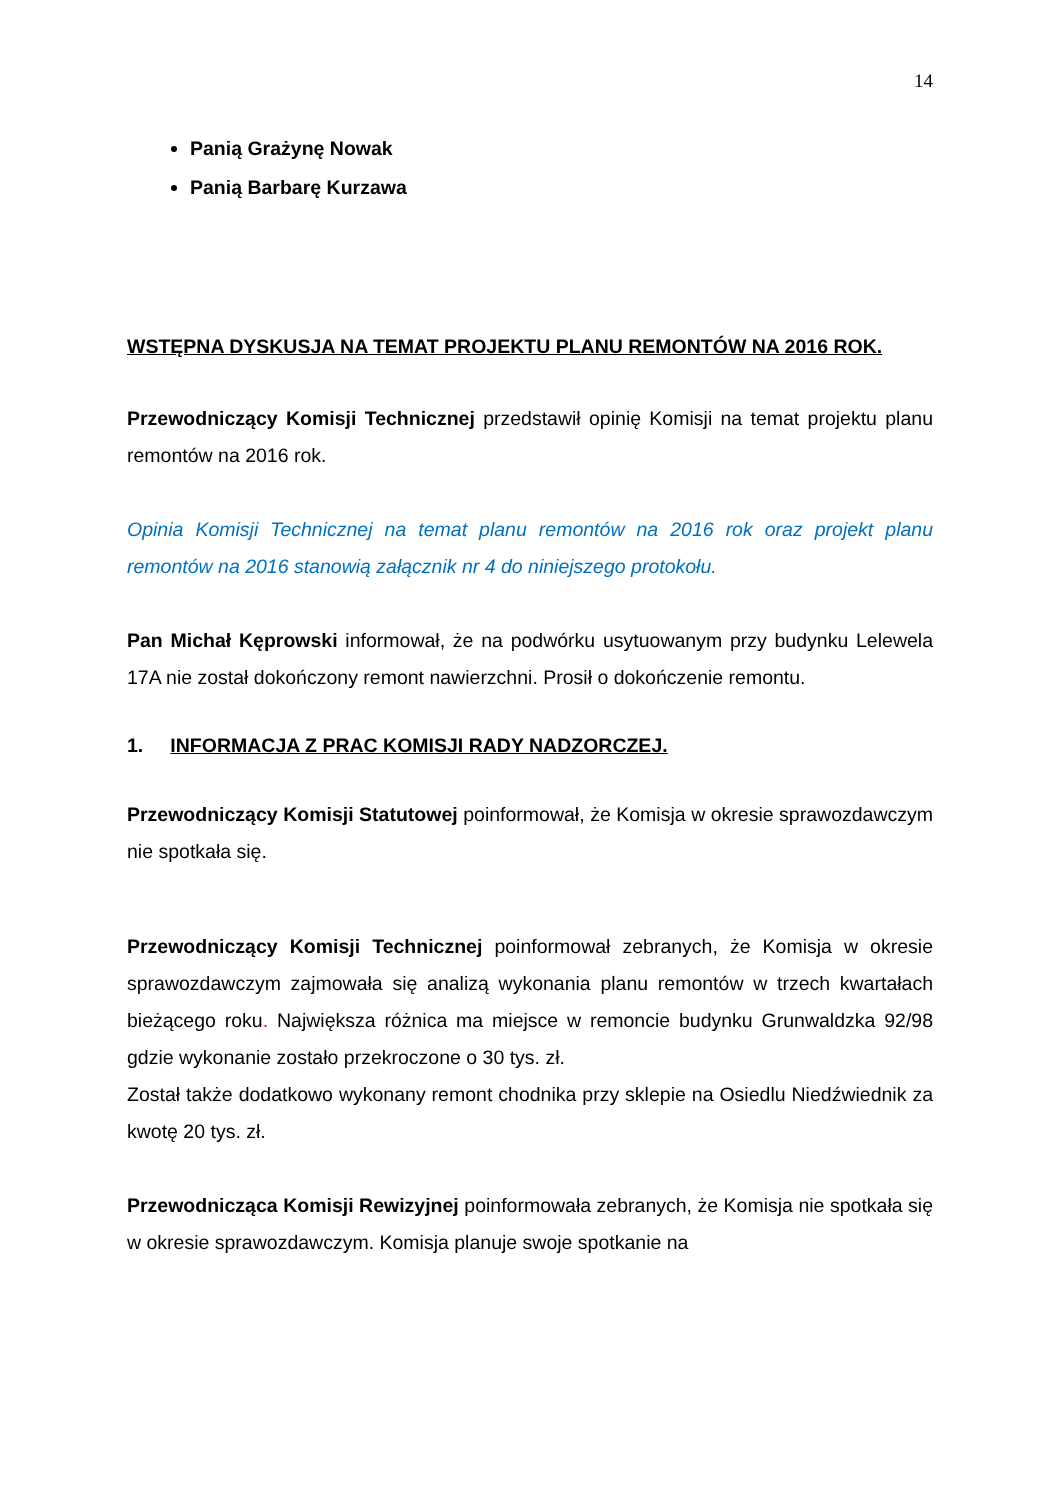14
Panią Grażynę Nowak
Panią Barbarę Kurzawa
WSTĘPNA DYSKUSJA NA TEMAT PROJEKTU PLANU REMONTÓW NA 2016 ROK.
Przewodniczący Komisji Technicznej przedstawił opinię Komisji na temat projektu planu remontów na 2016 rok.
Opinia Komisji Technicznej na temat planu remontów na 2016 rok oraz projekt planu remontów na 2016 stanowią załącznik nr 4 do niniejszego protokołu.
Pan Michał Kęprowski informował, że na podwórku usytuowanym przy budynku Lelewela 17A nie został dokończony remont nawierzchni. Prosił o dokończenie remontu.
1. INFORMACJA Z PRAC KOMISJI RADY NADZORCZEJ.
Przewodniczący Komisji Statutowej poinformował, że Komisja w okresie sprawozdawczym nie spotkała się.
Przewodniczący Komisji Technicznej poinformował zebranych, że Komisja w okresie sprawozdawczym zajmowała się analizą wykonania planu remontów w trzech kwartałach bieżącego roku. Największa różnica ma miejsce w remoncie budynku Grunwaldzka 92/98 gdzie wykonanie zostało przekroczone o 30 tys. zł.
Został także dodatkowo wykonany remont chodnika przy sklepie na Osiedlu Niedźwiednik za kwotę 20 tys. zł.
Przewodnicząca Komisji Rewizyjnej poinformowała zebranych, że Komisja nie spotkała się w okresie sprawozdawczym. Komisja planuje swoje spotkanie na